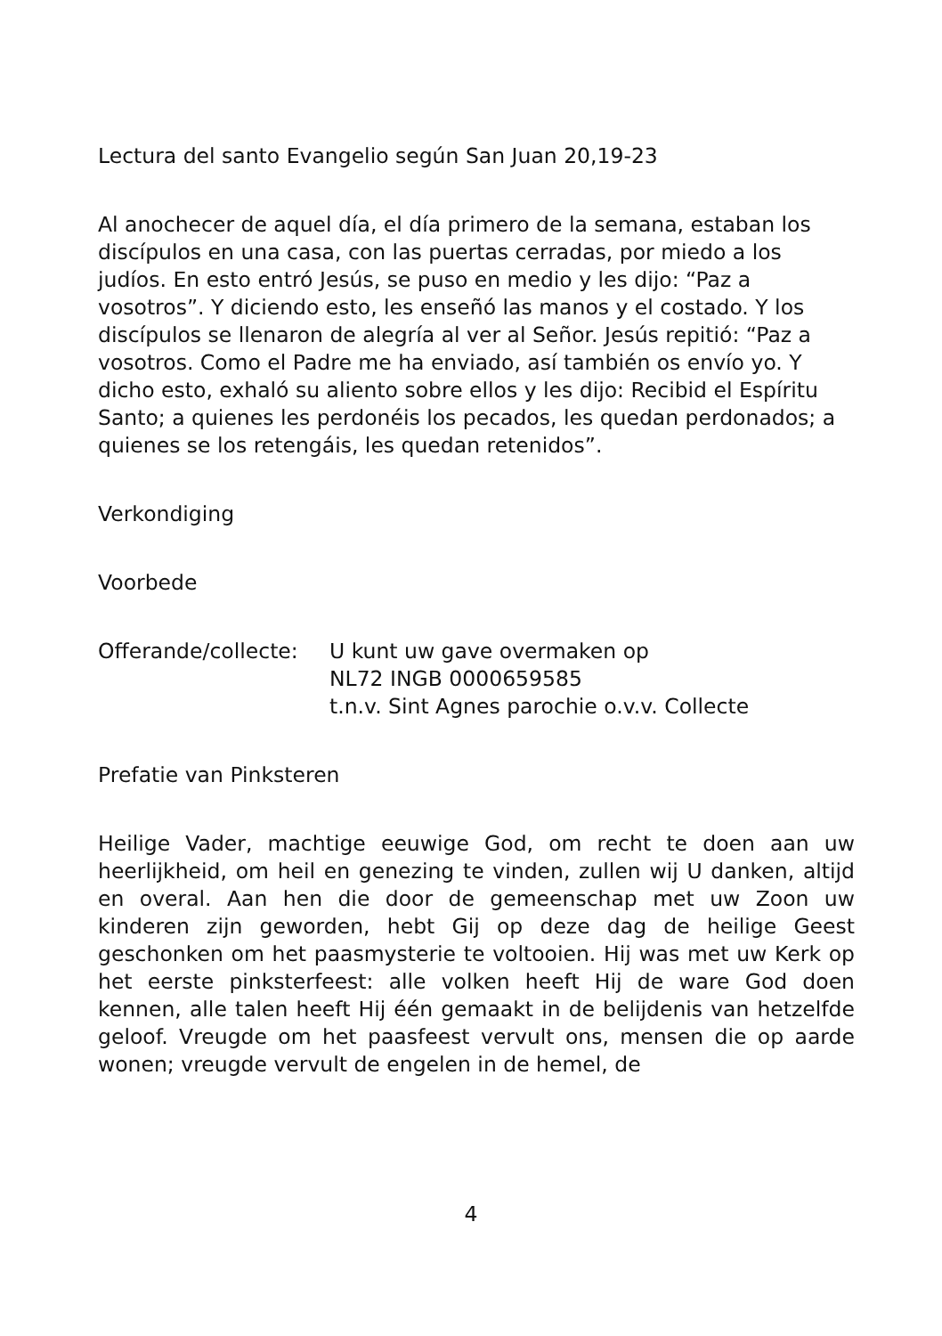Lectura del santo Evangelio según San Juan 20,19-23
Al anochecer de aquel día, el día primero de la semana, estaban los discípulos en una casa, con las puertas cerradas, por miedo a los judíos. En esto entró Jesús, se puso en medio y les dijo: “Paz a vosotros”. Y diciendo esto, les enseñó las manos y el costado. Y los discípulos se llenaron de alegría al ver al Señor. Jesús repitió: “Paz a vosotros. Como el Padre me ha enviado, así también os envío yo. Y dicho esto, exhaló su aliento sobre ellos y les dijo: Recibid el Espíritu Santo; a quienes les perdonéis los pecados, les quedan perdonados; a quienes se los retengáis, les quedan retenidos”.
Verkondiging
Voorbede
Offerande/collecte:
U kunt uw gave overmaken op
NL72 INGB 0000659585
t.n.v. Sint Agnes parochie o.v.v. Collecte
Prefatie van Pinksteren
Heilige Vader, machtige eeuwige God, om recht te doen aan uw heerlijkheid, om heil en genezing te vinden, zullen wij U danken, altijd en overal. Aan hen die door de gemeenschap met uw Zoon uw kinderen zijn geworden, hebt Gij op deze dag de heilige Geest geschonken om het paasmysterie te voltooien. Hij was met uw Kerk op het eerste pinksterfeest: alle volken heeft Hij de ware God doen kennen, alle talen heeft Hij één gemaakt in de belijdenis van hetzelfde geloof. Vreugde om het paasfeest vervult ons, mensen die op aarde wonen; vreugde vervult de engelen in de hemel, de
4